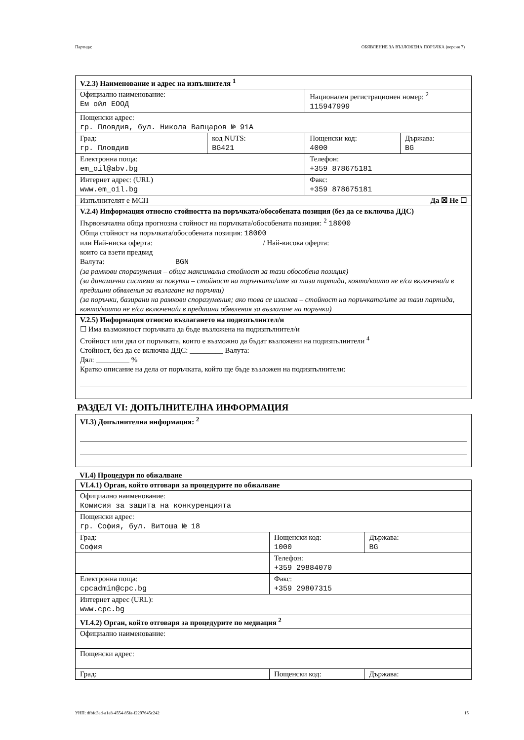Партида: ОБЯВЛЕНИЕ ЗА ВЪЗЛОЖЕНА ПОРЪЧКА (версия 7)
| V.2.3) Наименование и адрес на изпълнителя <sup>1</sup> | | | |
| Официално наименование: Ем ойл ЕООД | | Национален регистрационен номер: <sup>2</sup> 115947999 | |
| Пощенски адрес: гр. Пловдив, бул. Никола Вапцаров № 91А | | | |
| Град: гр. Пловдив | код NUTS: BG421 | Пощенски код: 4000 | Държава: BG |
| Електронна поща: em_oil@abv.bg | | Телефон: +359 878675181 | |
| Интернет адрес: (URL) www.em_oil.bg | | Факс: +359 878675181 | |
| Изпълнителят е МСП Да ☒ Не ☐ | | | |
| V.2.4) Информация относно стойността на поръчката/обособената позиция (без да се включва ДДС) Първоначална обща прогнозна стойност на поръчката/обособената позиция: <sup>2</sup> 18000 Обща стойност на поръчката/обособената позиция: 18000 или Най-ниска оферта: / Най-висока оферта: които са взети предвид Валута: BGN (за рамкови споразумения – обща максимална стойност за тази обособена позиция) (за динамични системи за покупки – стойност на поръчката/ите за тази партида, която/които не е/са включена/и в предишни обявления за възлагане на поръчки) (за поръчки, базирани на рамкови споразумения; ако това се изисква – стойност на поръчката/ите за тази партида, която/които не е/са включена/и в предишни обявления за възлагане на поръчки) | | | |
| V.2.5) Информация относно възлагането на подизпълнител/и ☐ Има възможност поръчката да бъде възложена на подизпълнител/и Стойност или дял от поръчката, които е възможно да бъдат възложени на подизпълнители <sup>4</sup> Стойност, без да се включва ДДС: _________ Валута: Дял: _________ % Кратко описание на дела от поръчката, който ще бъде възложен на подизпълнители: | | | |
РАЗДЕЛ VI: ДОПЪЛНИТЕЛНА ИНФОРМАЦИЯ
| VI.3) Допълнителна информация: <sup>2</sup> |
VI.4) Процедури по обжалване
| VI.4.1) Орган, който отговаря за процедурите по обжалване | | |
| Официално наименование: Комисия за защита на конкуренцията | | |
| Пощенски адрес: гр. София, бул. Витоша № 18 | | |
| Град: София | Пощенски код: 1000 | Държава: BG |
| | Телефон: +359 29884070 | |
| Електронна поща: cpcadmin@cpc.bg | Факс: +359 29807315 | |
| Интернет адрес (URL): www.cpc.bg | | |
| VI.4.2) Орган, който отговаря за процедурите по медиация <sup>2</sup> | | |
| Официално наименование: | | |
| Пощенски адрес: | | |
| Град: | Пощенски код: | Държава: |
УНП: dfbfc3ad-a1a8-4554-85fa-f2297645c242 15